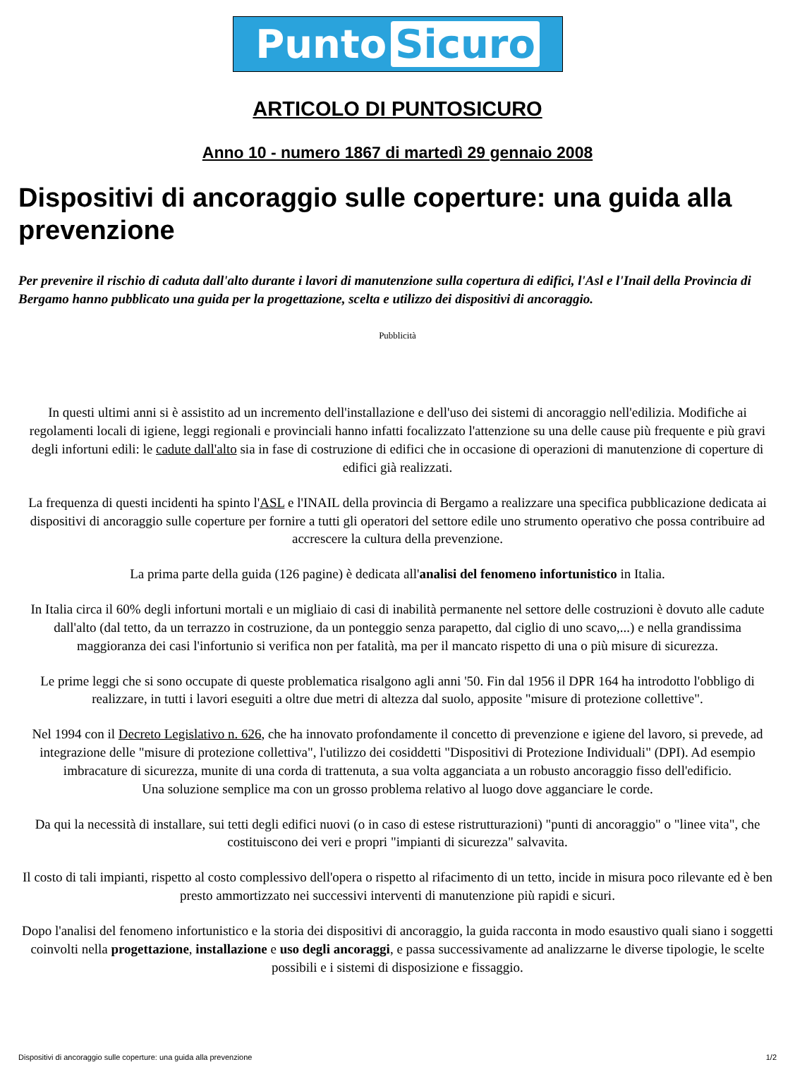Punto Sicuro
ARTICOLO DI PUNTOSICURO
Anno 10 - numero 1867 di martedì 29 gennaio 2008
Dispositivi di ancoraggio sulle coperture: una guida alla prevenzione
Per prevenire il rischio di caduta dall'alto durante i lavori di manutenzione sulla copertura di edifici, l'Asl e l'Inail della Provincia di Bergamo hanno pubblicato una guida per la progettazione, scelta e utilizzo dei dispositivi di ancoraggio.
Pubblicità
In questi ultimi anni si è assistito ad un incremento dell'installazione e dell'uso dei sistemi di ancoraggio nell'edilizia. Modifiche ai regolamenti locali di igiene, leggi regionali e provinciali hanno infatti focalizzato l'attenzione su una delle cause più frequente e più gravi degli infortuni edili: le cadute dall'alto sia in fase di costruzione di edifici che in occasione di operazioni di manutenzione di coperture di edifici già realizzati.
La frequenza di questi incidenti ha spinto l'ASL e l'INAIL della provincia di Bergamo a realizzare una specifica pubblicazione dedicata ai dispositivi di ancoraggio sulle coperture per fornire a tutti gli operatori del settore edile uno strumento operativo che possa contribuire ad accrescere la cultura della prevenzione.
La prima parte della guida (126 pagine) è dedicata all'analisi del fenomeno infortunistico in Italia.
In Italia circa il 60% degli infortuni mortali e un migliaio di casi di inabilità permanente nel settore delle costruzioni è dovuto alle cadute dall'alto (dal tetto, da un terrazzo in costruzione, da un ponteggio senza parapetto, dal ciglio di uno scavo,...) e nella grandissima maggioranza dei casi l'infortunio si verifica non per fatalità, ma per il mancato rispetto di una o più misure di sicurezza.
Le prime leggi che si sono occupate di queste problematica risalgono agli anni '50. Fin dal 1956 il DPR 164 ha introdotto l'obbligo di realizzare, in tutti i lavori eseguiti a oltre due metri di altezza dal suolo, apposite "misure di protezione collettive".
Nel 1994 con il Decreto Legislativo n. 626, che ha innovato profondamente il concetto di prevenzione e igiene del lavoro, si prevede, ad integrazione delle "misure di protezione collettiva", l'utilizzo dei cosiddetti "Dispositivi di Protezione Individuali" (DPI). Ad esempio imbracature di sicurezza, munite di una corda di trattenuta, a sua volta agganciata a un robusto ancoraggio fisso dell'edificio.
Una soluzione semplice ma con un grosso problema relativo al luogo dove agganciare le corde.
Da qui la necessità di installare, sui tetti degli edifici nuovi (o in caso di estese ristrutturazioni) "punti di ancoraggio" o "linee vita", che costituiscono dei veri e propri "impianti di sicurezza" salvavita.
Il costo di tali impianti, rispetto al costo complessivo dell'opera o rispetto al rifacimento di un tetto, incide in misura poco rilevante ed è ben presto ammortizzato nei successivi interventi di manutenzione più rapidi e sicuri.
Dopo l'analisi del fenomeno infortunistico e la storia dei dispositivi di ancoraggio, la guida racconta in modo esaustivo quali siano i soggetti coinvolti nella progettazione, installazione e uso degli ancoraggi, e passa successivamente ad analizzarne le diverse tipologie, le scelte possibili e i sistemi di disposizione e fissaggio.
Dispositivi di ancoraggio sulle coperture: una guida alla prevenzione 1/2